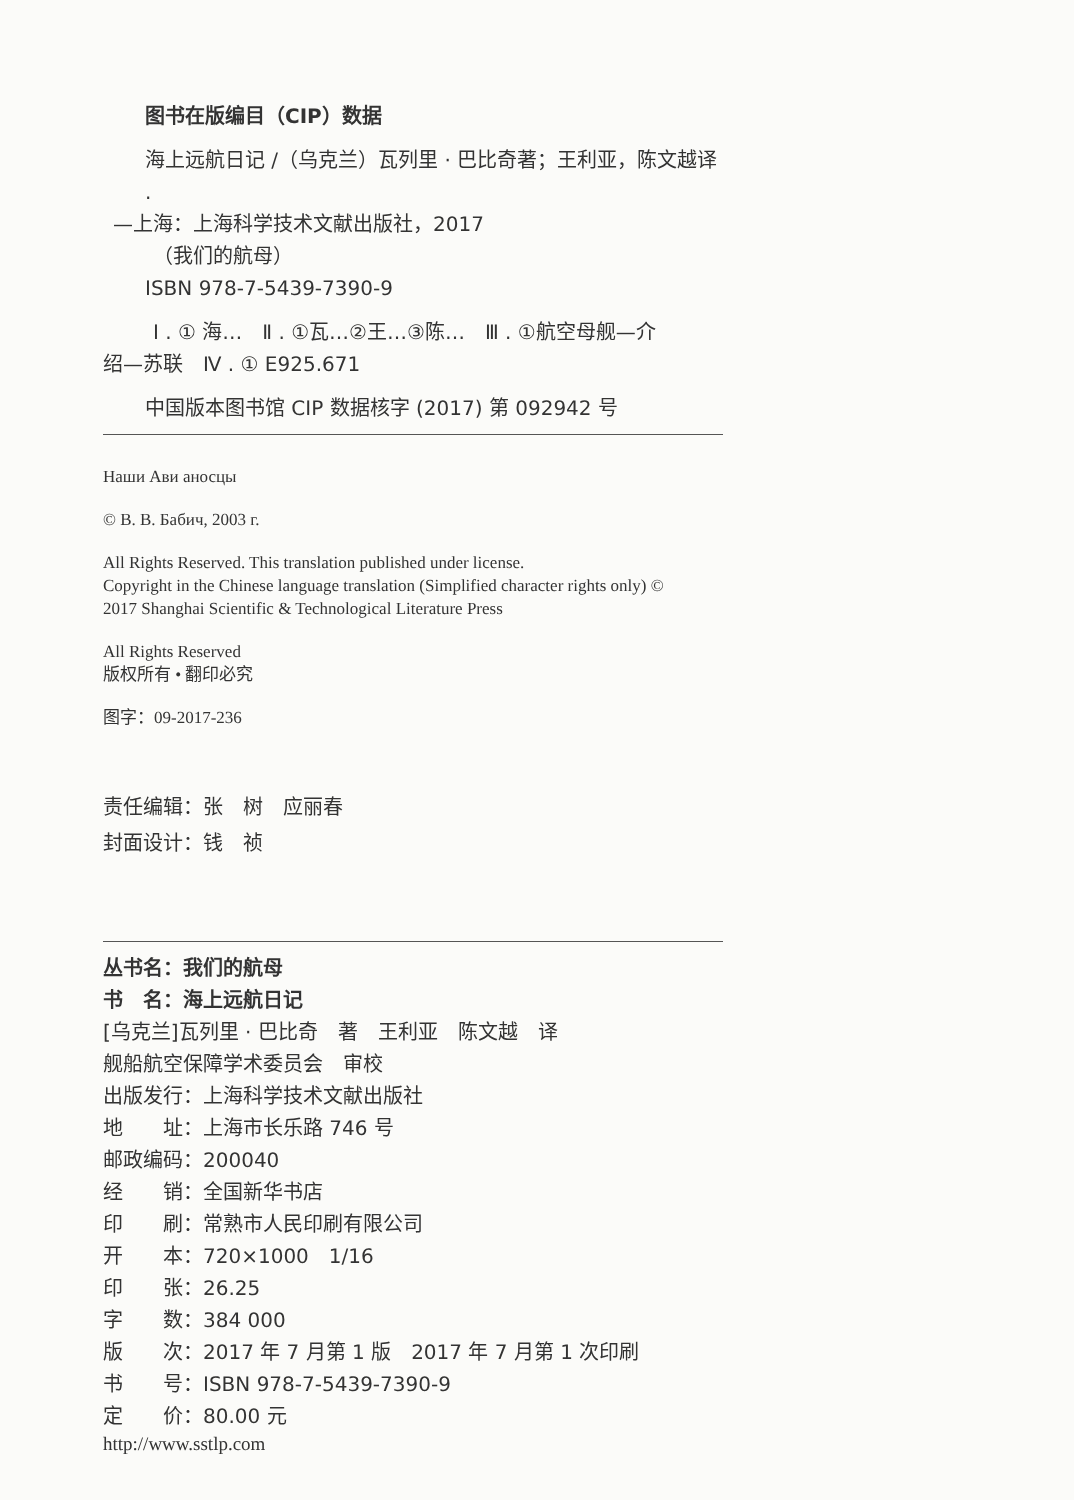图书在版编目（CIP）数据
海上远航日记 /（乌克兰）瓦列里 · 巴比奇著；王利亚，陈文越译 .
—上海：上海科学技术文献出版社，2017
（我们的航母）
ISBN 978-7-5439-7390-9
Ⅰ . ① 海…　Ⅱ . ①瓦…②王…③陈…　Ⅲ . ①航空母舰—介
绍—苏联　Ⅳ . ① E925.671
中国版本图书馆 CIP 数据核字 (2017) 第 092942 号
Наши Ави аносцы
© В. В. Бабич, 2003 г.
All Rights Reserved. This translation published under license.
Copyright in the Chinese language translation (Simplified character rights only) ©
2017 Shanghai Scientific & Technological Literature Press
All Rights Reserved
版权所有 • 翻印必究
图字：09-2017-236
责任编辑：张　树　应丽春
封面设计：钱　祯
丛书名：我们的航母
书　名：海上远航日记
[乌克兰]瓦列里 · 巴比奇　著　王利亚　陈文越　译
舰船航空保障学术委员会　审校
出版发行：上海科学技术文献出版社
地　　址：上海市长乐路 746 号
邮政编码：200040
经　　销：全国新华书店
印　　刷：常熟市人民印刷有限公司
开　　本：720×1000　1/16
印　　张：26.25
字　　数：384 000
版　　次：2017 年 7 月第 1 版　2017 年 7 月第 1 次印刷
书　　号：ISBN 978-7-5439-7390-9
定　　价：80.00 元
http://www.sstlp.com